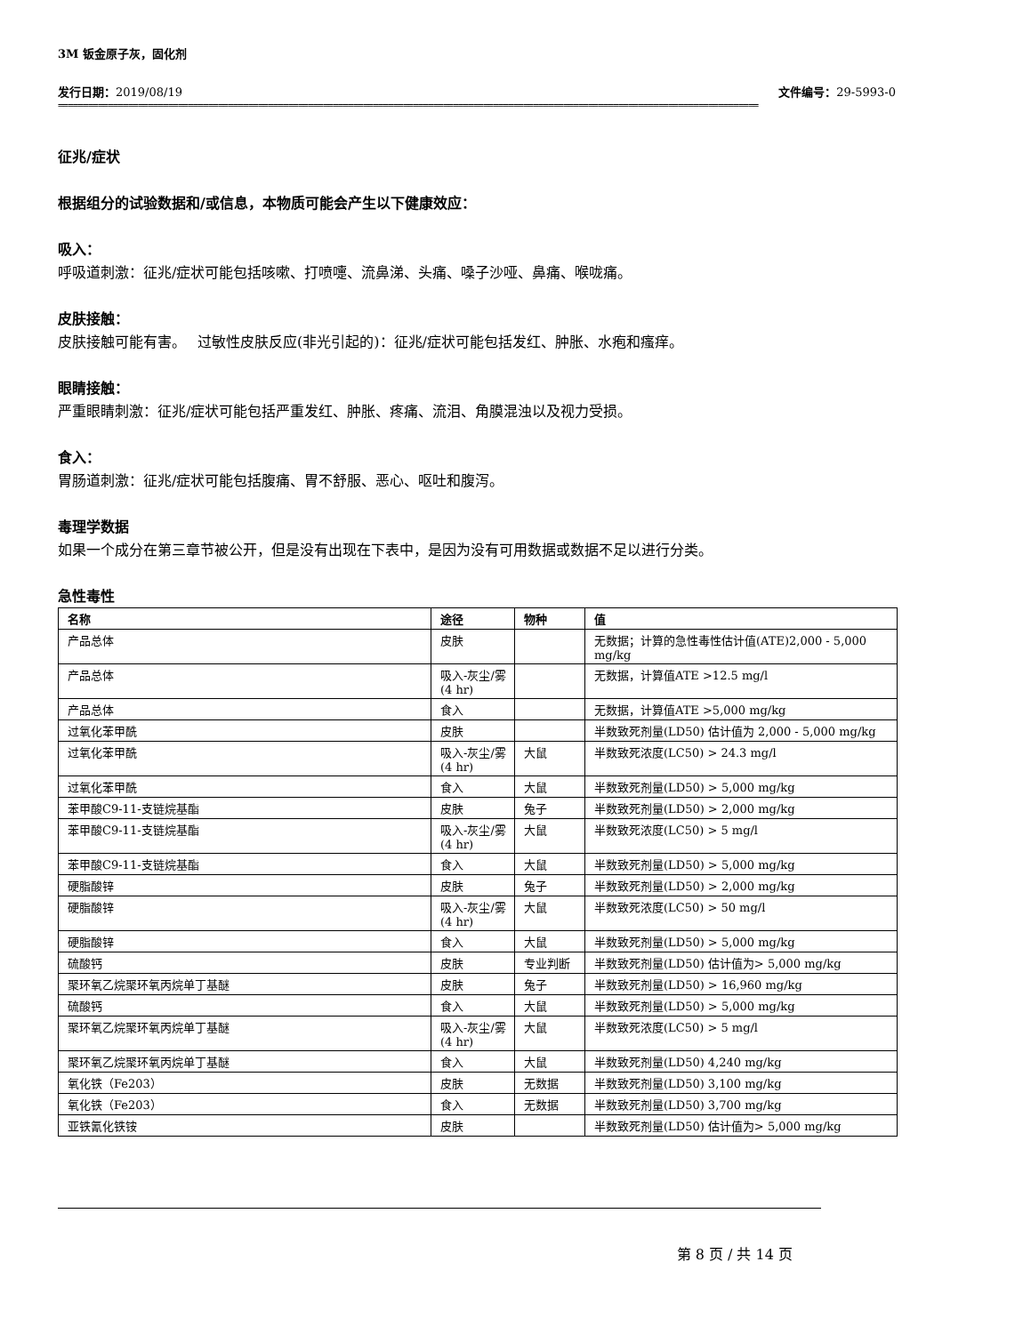3M 钣金原子灰，固化剂
发行日期：2019/08/19 文件编号：29-5993-0
============================================================================================================================================
征兆/症状
根据组分的试验数据和/或信息，本物质可能会产生以下健康效应：
吸入：
呼吸道刺激：征兆/症状可能包括咳嗽、打喷嚏、流鼻涕、头痛、嗓子沙哑、鼻痛、喉咙痛。
皮肤接触：
皮肤接触可能有害。　 过敏性皮肤反应(非光引起的)：征兆/症状可能包括发红、肿胀、水疱和瘙痒。
眼睛接触：
严重眼睛刺激：征兆/症状可能包括严重发红、肿胀、疼痛、流泪、角膜混浊以及视力受损。
食入：
胃肠道刺激：征兆/症状可能包括腹痛、胃不舒服、恶心、呕吐和腹泻。
毒理学数据
如果一个成分在第三章节被公开，但是没有出现在下表中，是因为没有可用数据或数据不足以进行分类。
急性毒性
| 名称 | 途径 | 物种 | 值 |
| --- | --- | --- | --- |
| 产品总体 | 皮肤 | | 无数据；计算的急性毒性估计值(ATE)2,000 - 5,000 mg/kg |
| 产品总体 | 吸入-灰尘/雾(4 hr) | | 无数据，计算值ATE >12.5 mg/l |
| 产品总体 | 食入 | | 无数据，计算值ATE >5,000 mg/kg |
| 过氧化苯甲酰 | 皮肤 | | 半数致死剂量(LD50) 估计值为 2,000 - 5,000 mg/kg |
| 过氧化苯甲酰 | 吸入-灰尘/雾 (4 hr) | 大鼠 | 半数致死浓度(LC50) > 24.3 mg/l |
| 过氧化苯甲酰 | 食入 | 大鼠 | 半数致死剂量(LD50) > 5,000 mg/kg |
| 苯甲酸C9-11-支链烷基酯 | 皮肤 | 兔子 | 半数致死剂量(LD50) > 2,000 mg/kg |
| 苯甲酸C9-11-支链烷基酯 | 吸入-灰尘/雾 (4 hr) | 大鼠 | 半数致死浓度(LC50) > 5 mg/l |
| 苯甲酸C9-11-支链烷基酯 | 食入 | 大鼠 | 半数致死剂量(LD50) > 5,000 mg/kg |
| 硬脂酸锌 | 皮肤 | 兔子 | 半数致死剂量(LD50) > 2,000 mg/kg |
| 硬脂酸锌 | 吸入-灰尘/雾 (4 hr) | 大鼠 | 半数致死浓度(LC50) > 50 mg/l |
| 硬脂酸锌 | 食入 | 大鼠 | 半数致死剂量(LD50) > 5,000 mg/kg |
| 硫酸钙 | 皮肤 | 专业判断 | 半数致死剂量(LD50) 估计值为> 5,000 mg/kg |
| 聚环氧乙烷聚环氧丙烷单丁基醚 | 皮肤 | 兔子 | 半数致死剂量(LD50) > 16,960 mg/kg |
| 硫酸钙 | 食入 | 大鼠 | 半数致死剂量(LD50) > 5,000 mg/kg |
| 聚环氧乙烷聚环氧丙烷单丁基醚 | 吸入-灰尘/雾 (4 hr) | 大鼠 | 半数致死浓度(LC50) > 5 mg/l |
| 聚环氧乙烷聚环氧丙烷单丁基醚 | 食入 | 大鼠 | 半数致死剂量(LD50) 4,240 mg/kg |
| 氧化铁（Fe203） | 皮肤 | 无数据 | 半数致死剂量(LD50) 3,100 mg/kg |
| 氧化铁（Fe203） | 食入 | 无数据 | 半数致死剂量(LD50) 3,700 mg/kg |
| 亚铁氰化铁铵 | 皮肤 | | 半数致死剂量(LD50) 估计值为> 5,000 mg/kg |
第 8 页 / 共 14 页